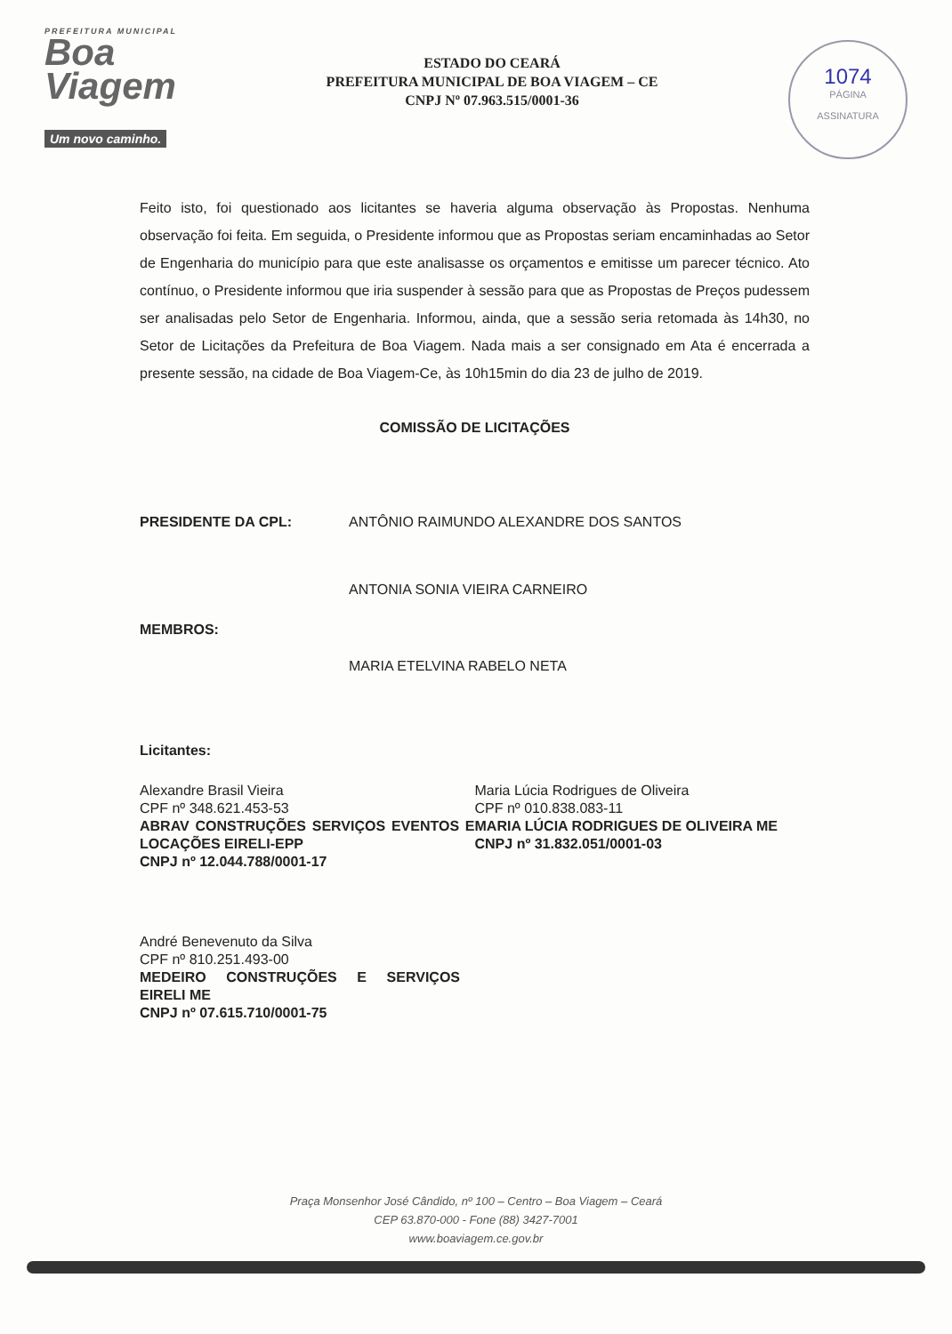PREFEITURA MUNICIPAL
Boa
Viagem
Um novo caminho.
ESTADO DO CEARÁ
PREFEITURA MUNICIPAL DE BOA VIAGEM – CE
CNPJ Nº 07.963.515/0001-36
1074
PÁGINA
ASSINATURA
Feito isto, foi questionado aos licitantes se haveria alguma observação às Propostas. Nenhuma observação foi feita. Em seguida, o Presidente informou que as Propostas seriam encaminhadas ao Setor de Engenharia do município para que este analisasse os orçamentos e emitisse um parecer técnico. Ato contínuo, o Presidente informou que iria suspender à sessão para que as Propostas de Preços pudessem ser analisadas pelo Setor de Engenharia. Informou, ainda, que a sessão seria retomada às 14h30, no Setor de Licitações da Prefeitura de Boa Viagem. Nada mais a ser consignado em Ata é encerrada a presente sessão, na cidade de Boa Viagem-Ce, às 10h15min do dia 23 de julho de 2019.
COMISSÃO DE LICITAÇÕES
PRESIDENTE DA CPL: ANTÔNIO RAIMUNDO ALEXANDRE DOS SANTOS
ANTONIA SONIA VIEIRA CARNEIRO
MEMBROS:
MARIA ETELVINA RABELO NETA
Licitantes:
Alexandre Brasil Vieira
CPF nº 348.621.453-53
ABRAV CONSTRUÇÕES SERVIÇOS EVENTOS E LOCAÇÕES EIRELI-EPP
CNPJ nº 12.044.788/0001-17
Maria Lúcia Rodrigues de Oliveira
CPF nº 010.838.083-11
MARIA LÚCIA RODRIGUES DE OLIVEIRA ME
CNPJ nº 31.832.051/0001-03
André Benevenuto da Silva
CPF nº 810.251.493-00
MEDEIRO CONSTRUÇÕES E SERVIÇOS EIRELI ME
CNPJ nº 07.615.710/0001-75
Praça Monsenhor José Cândido, nº 100 – Centro – Boa Viagem – Ceará
CEP 63.870-000 - Fone (88) 3427-7001
www.boaviagem.ce.gov.br